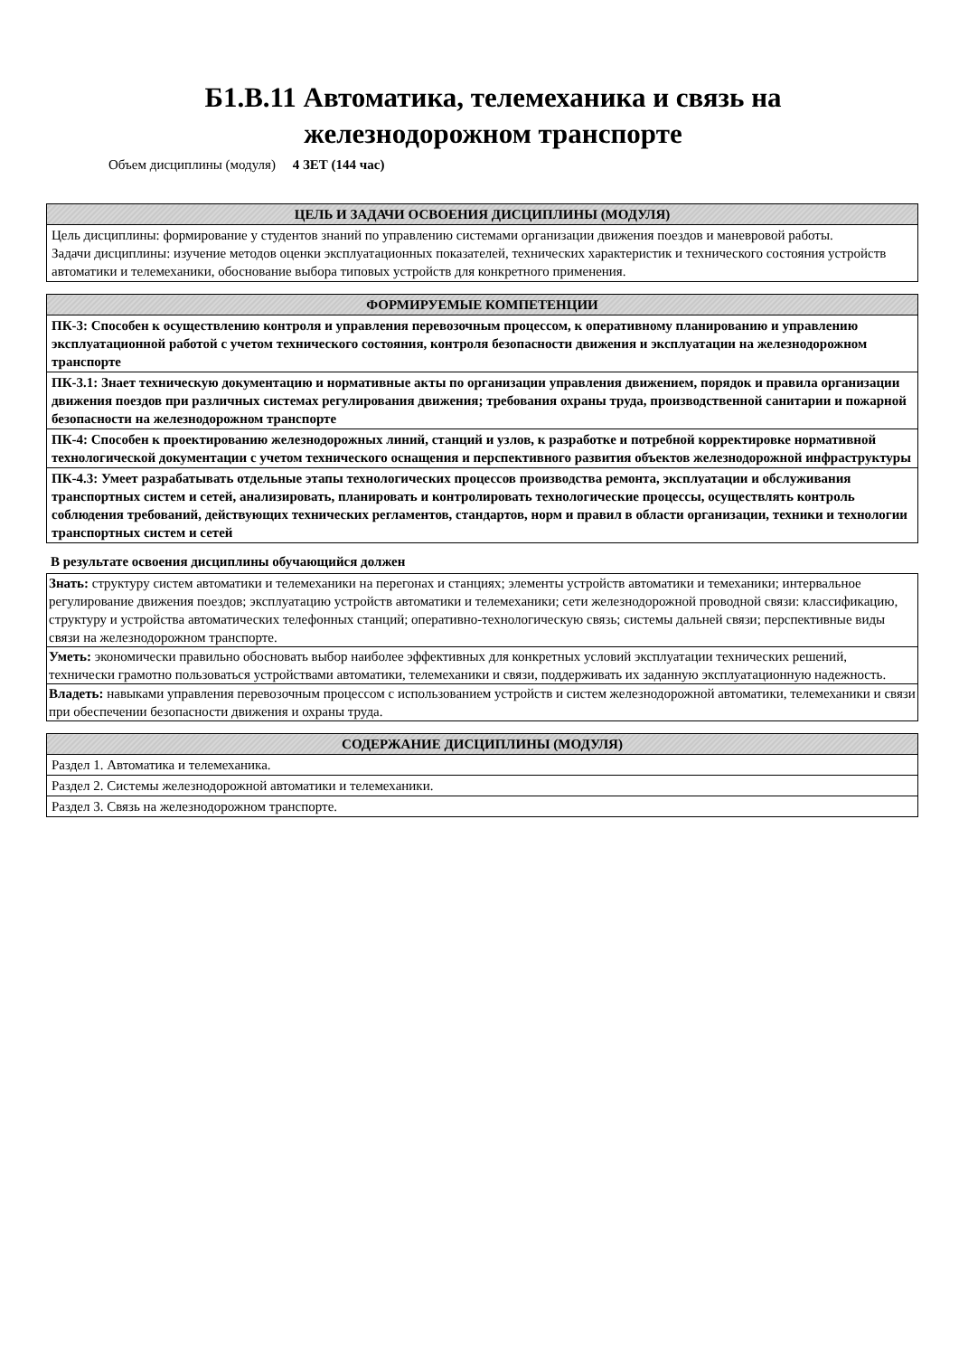Б1.В.11 Автоматика, телемеханика и связь на
железнодорожном транспорте
Объем дисциплины (модуля) 4 ЗЕТ (144 час)
| ЦЕЛЬ И ЗАДАЧИ ОСВОЕНИЯ ДИСЦИПЛИНЫ (МОДУЛЯ) |
| --- |
| Цель дисциплины: формирование у студентов знаний по управлению системами организации движения поездов и маневровой работы. Задачи дисциплины: изучение методов оценки эксплуатационных показателей, технических характеристик и технического состояния устройств автоматики и телемеханики, обоснование выбора типовых устройств для конкретного применения. |
| ФОРМИРУЕМЫЕ КОМПЕТЕНЦИИ |
| --- |
| ПК-3: Способен к осуществлению контроля и управления перевозочным процессом, к оперативному планированию и управлению эксплуатационной работой с учетом технического состояния, контроля безопасности движения и эксплуатации на железнодорожном транспорте |
| ПК-3.1: Знает техническую документацию и нормативные акты по организации управления движением, порядок и правила организации движения поездов при различных системах регулирования движения; требования охраны труда, производственной санитарии и пожарной безопасности на железнодорожном транспорте |
| ПК-4: Способен к проектированию железнодорожных линий, станций и узлов, к разработке и потребной корректировке нормативной технологической документации с учетом технического оснащения и перспективного развития объектов железнодорожной инфраструктуры |
| ПК-4.3: Умеет разрабатывать отдельные этапы технологических процессов производства ремонта, эксплуатации и обслуживания транспортных систем и сетей, анализировать, планировать и контролировать технологические процессы, осуществлять контроль соблюдения требований, действующих технических регламентов, стандартов, норм и правил в области организации, техники и технологии транспортных систем и сетей |
В результате освоения дисциплины обучающийся должен
| Знать: структуру систем автоматики и телемеханики на перегонах и станциях; элементы устройств автоматики и темеханики; интервальное регулирование движения поездов; эксплуатацию устройств автоматики и телемеханики; сети железнодорожной проводной связи: классификацию, структуру и устройства автоматических телефонных станций; оперативно-технологическую связь; системы дальней связи; перспективные виды связи на железнодорожном транспорте. |
| Уметь: экономически правильно обосновать выбор наиболее эффективных для конкретных условий эксплуатации технических решений, технически грамотно пользоваться устройствами автоматики, телемеханики и связи, поддерживать их заданную эксплуатационную надежность. |
| Владеть: навыками управления перевозочным процессом с использованием устройств и систем железнодорожной автоматики, телемеханики и связи при обеспечении безопасности движения и охраны труда. |
| СОДЕРЖАНИЕ ДИСЦИПЛИНЫ (МОДУЛЯ) |
| --- |
| Раздел 1. Автоматика и телемеханика. |
| Раздел 2. Системы железнодорожной автоматики и телемеханики. |
| Раздел 3. Связь на железнодорожном транспорте. |